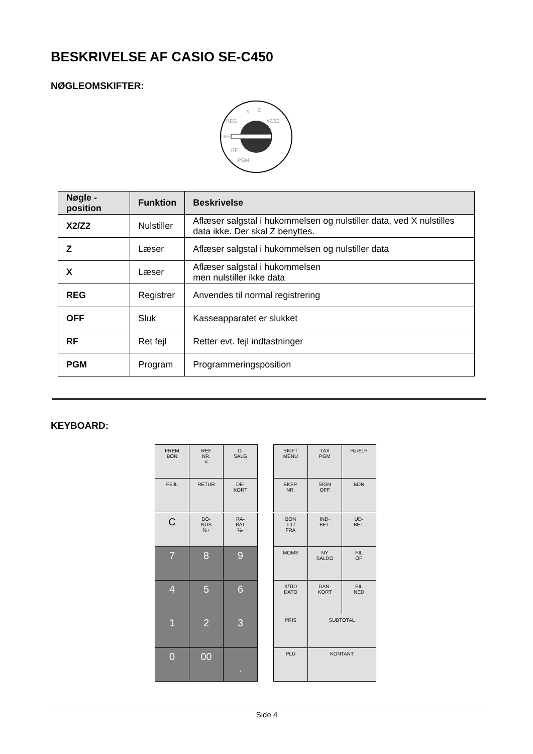BESKRIVELSE AF CASIO SE-C450
NØGLEOMSKIFTER:
X
Z
X2/Z2
REG
OFF
RF
PGM
| Nøgle - position | Funktion | Beskrivelse |
| --- | --- | --- |
| X2/Z2 | Nulstiller | Aflæser salgstal i hukommelsen og nulstiller data, ved X nulstilles data ikke. Der skal Z benyttes. |
| Z | Læser | Aflæser salgstal i hukommelsen og nulstiller data |
| X | Læser | Aflæser salgstal i hukommelsen men nulstiller ikke data |
| REG | Registrer | Anvendes til normal registrering |
| OFF | Sluk | Kasseapparatet er slukket |
| RF | Ret fejl | Retter evt. fejl indtastninger |
| PGM | Program | Programmeringsposition |
KEYBOARD:
| FREM BON | REF NR. # | O- SALG |
| FEJL | RETUR | DE- KORT |
| SKIFT MENU | TAX PGM | HJÆLP |
| EKSP. NR. | SIGN OFF | BON |
| C | BO- NUS %+ | RA- BAT %- |
| 7 | 8 | 9 |
| 4 | 5 | 6 |
| 1 | 2 | 3 |
| 0 | 00 | . |
| BON TIL/ FRA | IND- BET. | UD- BET. |
| MOMS | NY SALDO | PIL OP |
| X/TID DATO | DAN- KORT | PIL NED |
| PRIS | SUBTOTAL | |
| PLU | KONTANT | |
Side 4